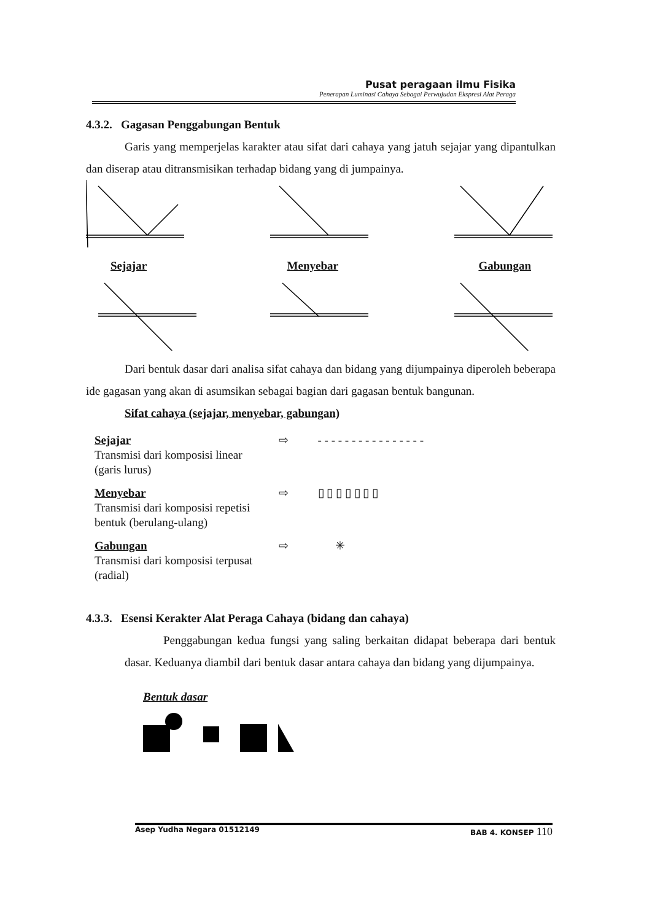Pusat peragaan ilmu Fisika
Penerapan Luminasi Cahaya Sebagai Perwujudan Ekspresi Alat Peraga
4.3.2. Gagasan Penggabungan Bentuk
Garis yang memperjelas karakter atau sifat dari cahaya yang jatuh sejajar yang dipantulkan dan diserap atau ditransmisikan terhadap bidang yang di jumpainya.
Sejajar Menyebar Gabungan
Dari bentuk dasar dari analisa sifat cahaya dan bidang yang dijumpainya diperoleh beberapa ide gagasan yang akan di asumsikan sebagai bagian dari gagasan bentuk bangunan.
Sifat cahaya (sejajar, menyebar, gabungan)
Sejajar
Transmisi dari komposisi linear
(garis lurus)
⇨ - - - - - - - - - - - - - - - -
Menyebar
Transmisi dari komposisi repetisi
bentuk (berulang-ulang)
⇨ ▯ ▯ ▯ ▯ ▯ ▯ ▯
Gabungan
Transmisi dari komposisi terpusat
(radial)
⇨ ✳
4.3.3. Esensi Kerakter Alat Peraga Cahaya (bidang dan cahaya)
Penggabungan kedua fungsi yang saling berkaitan didapat beberapa dari bentuk dasar. Keduanya diambil dari bentuk dasar antara cahaya dan bidang yang dijumpainya.
Bentuk dasar
Asep Yudha Negara 01512149 BAB 4. KONSEP 110